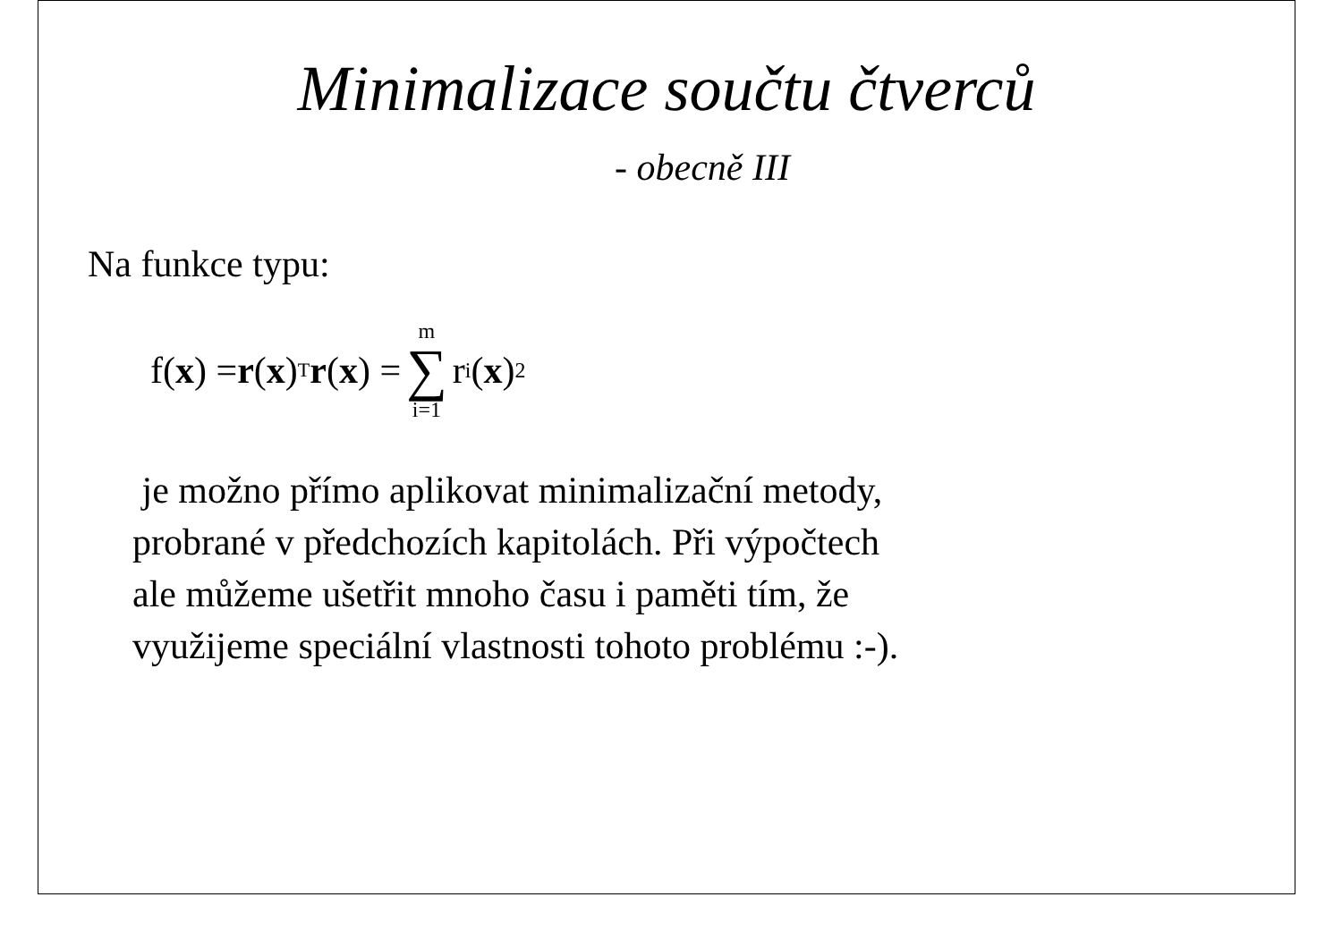Minimalizace součtu čtverců
- obecně III
Na funkce typu:
f(x) = r (x)<sup>T</sup> r (x) = m ∑ i=1 r<sub>i</sub>(x)<sup>2</sup>
je možno přímo aplikovat minimalizační metody,
probrané v předchozích kapitolách. Při výpočtech
ale můžeme ušetřit mnoho času i paměti tím, že
využijeme speciální vlastnosti tohoto problému :-).